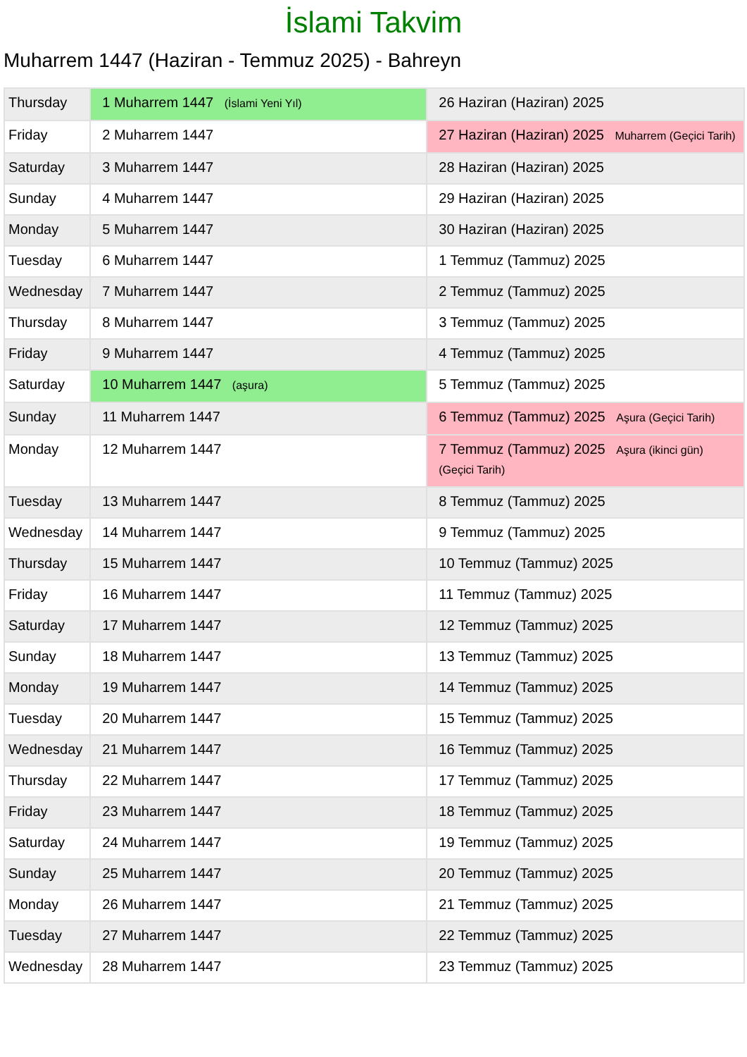İslami Takvim
Muharrem 1447 (Haziran - Temmuz 2025) - Bahreyn
| Thursday | 1 Muharrem 1447 (İslami Yeni Yıl) | 26 Haziran (Haziran) 2025 |
| Friday | 2 Muharrem 1447 | 27 Haziran (Haziran) 2025 Muharrem (Geçici Tarih) |
| Saturday | 3 Muharrem 1447 | 28 Haziran (Haziran) 2025 |
| Sunday | 4 Muharrem 1447 | 29 Haziran (Haziran) 2025 |
| Monday | 5 Muharrem 1447 | 30 Haziran (Haziran) 2025 |
| Tuesday | 6 Muharrem 1447 | 1 Temmuz (Tammuz) 2025 |
| Wednesday | 7 Muharrem 1447 | 2 Temmuz (Tammuz) 2025 |
| Thursday | 8 Muharrem 1447 | 3 Temmuz (Tammuz) 2025 |
| Friday | 9 Muharrem 1447 | 4 Temmuz (Tammuz) 2025 |
| Saturday | 10 Muharrem 1447 (aşura) | 5 Temmuz (Tammuz) 2025 |
| Sunday | 11 Muharrem 1447 | 6 Temmuz (Tammuz) 2025 Aşura (Geçici Tarih) |
| Monday | 12 Muharrem 1447 | 7 Temmuz (Tammuz) 2025 Aşura (ikinci gün) (Geçici Tarih) |
| Tuesday | 13 Muharrem 1447 | 8 Temmuz (Tammuz) 2025 |
| Wednesday | 14 Muharrem 1447 | 9 Temmuz (Tammuz) 2025 |
| Thursday | 15 Muharrem 1447 | 10 Temmuz (Tammuz) 2025 |
| Friday | 16 Muharrem 1447 | 11 Temmuz (Tammuz) 2025 |
| Saturday | 17 Muharrem 1447 | 12 Temmuz (Tammuz) 2025 |
| Sunday | 18 Muharrem 1447 | 13 Temmuz (Tammuz) 2025 |
| Monday | 19 Muharrem 1447 | 14 Temmuz (Tammuz) 2025 |
| Tuesday | 20 Muharrem 1447 | 15 Temmuz (Tammuz) 2025 |
| Wednesday | 21 Muharrem 1447 | 16 Temmuz (Tammuz) 2025 |
| Thursday | 22 Muharrem 1447 | 17 Temmuz (Tammuz) 2025 |
| Friday | 23 Muharrem 1447 | 18 Temmuz (Tammuz) 2025 |
| Saturday | 24 Muharrem 1447 | 19 Temmuz (Tammuz) 2025 |
| Sunday | 25 Muharrem 1447 | 20 Temmuz (Tammuz) 2025 |
| Monday | 26 Muharrem 1447 | 21 Temmuz (Tammuz) 2025 |
| Tuesday | 27 Muharrem 1447 | 22 Temmuz (Tammuz) 2025 |
| Wednesday | 28 Muharrem 1447 | 23 Temmuz (Tammuz) 2025 |